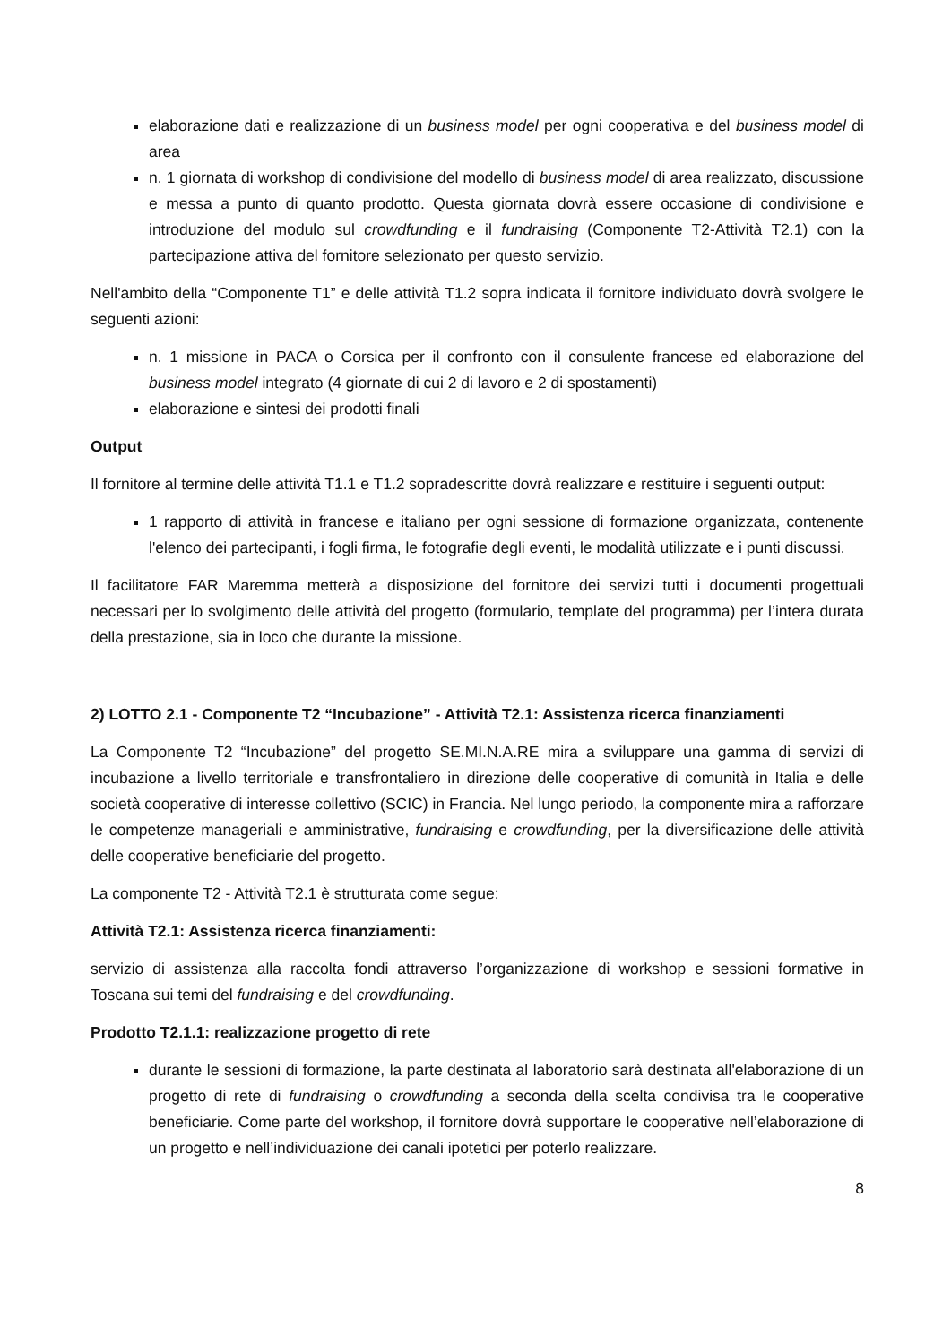elaborazione dati e realizzazione di un business model per ogni cooperativa e del business model di area
n. 1 giornata di workshop di condivisione del modello di business model di area realizzato, discussione e messa a punto di quanto prodotto. Questa giornata dovrà essere occasione di condivisione e introduzione del modulo sul crowdfunding e il fundraising (Componente T2-Attività T2.1) con la partecipazione attiva del fornitore selezionato per questo servizio.
Nell'ambito della “Componente T1” e delle attività T1.2 sopra indicata il fornitore individuato dovrà svolgere le seguenti azioni:
n. 1 missione in PACA o Corsica per il confronto con il consulente francese ed elaborazione del business model integrato (4 giornate di cui 2 di lavoro e 2 di spostamenti)
elaborazione e sintesi dei prodotti finali
Output
Il fornitore al termine delle attività T1.1 e T1.2 sopradescritte dovrà realizzare e restituire i seguenti output:
1 rapporto di attività in francese e italiano per ogni sessione di formazione organizzata, contenente l'elenco dei partecipanti, i fogli firma, le fotografie degli eventi, le modalità utilizzate e i punti discussi.
Il facilitatore FAR Maremma metterà a disposizione del fornitore dei servizi tutti i documenti progettuali necessari per lo svolgimento delle attività del progetto (formulario, template del programma) per l’intera durata della prestazione, sia in loco che durante la missione.
2) LOTTO 2.1 - Componente T2 “Incubazione” - Attività T2.1: Assistenza ricerca finanziamenti
La Componente T2 “Incubazione” del progetto SE.MI.N.A.RE mira a sviluppare una gamma di servizi di incubazione a livello territoriale e transfrontaliero in direzione delle cooperative di comunità in Italia e delle società cooperative di interesse collettivo (SCIC) in Francia. Nel lungo periodo, la componente mira a rafforzare le competenze manageriali e amministrative, fundraising e crowdfunding, per la diversificazione delle attività delle cooperative beneficiarie del progetto.
La componente T2 - Attività T2.1 è strutturata come segue:
Attività T2.1: Assistenza ricerca finanziamenti:
servizio di assistenza alla raccolta fondi attraverso l’organizzazione di workshop e sessioni formative in Toscana sui temi del fundraising e del crowdfunding.
Prodotto T2.1.1: realizzazione progetto di rete
durante le sessioni di formazione, la parte destinata al laboratorio sarà destinata all'elaborazione di un progetto di rete di fundraising o crowdfunding a seconda della scelta condivisa tra le cooperative beneficiarie. Come parte del workshop, il fornitore dovrà supportare le cooperative nell’elaborazione di un progetto e nell’individuazione dei canali ipotetici per poterlo realizzare.
8